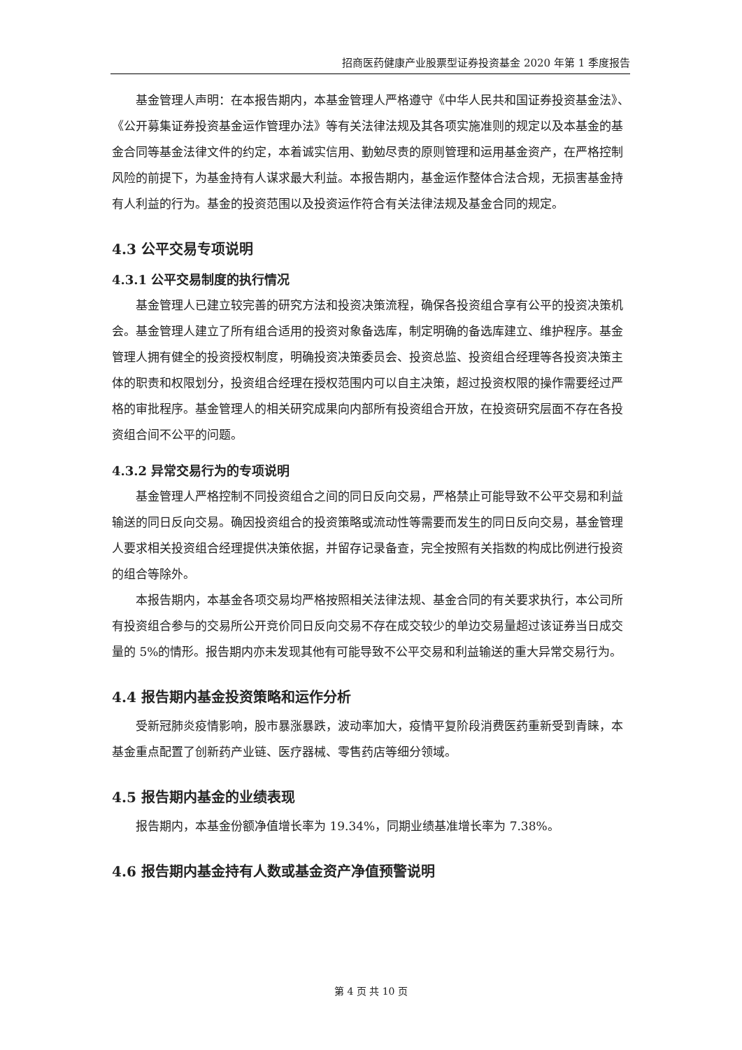招商医药健康产业股票型证券投资基金 2020 年第 1 季度报告
基金管理人声明：在本报告期内，本基金管理人严格遵守《中华人民共和国证券投资基金法》、《公开募集证券投资基金运作管理办法》等有关法律法规及其各项实施准则的规定以及本基金的基金合同等基金法律文件的约定，本着诚实信用、勤勉尽责的原则管理和运用基金资产，在严格控制风险的前提下，为基金持有人谋求最大利益。本报告期内，基金运作整体合法合规，无损害基金持有人利益的行为。基金的投资范围以及投资运作符合有关法律法规及基金合同的规定。
4.3 公平交易专项说明
4.3.1 公平交易制度的执行情况
基金管理人已建立较完善的研究方法和投资决策流程，确保各投资组合享有公平的投资决策机会。基金管理人建立了所有组合适用的投资对象备选库，制定明确的备选库建立、维护程序。基金管理人拥有健全的投资授权制度，明确投资决策委员会、投资总监、投资组合经理等各投资决策主体的职责和权限划分，投资组合经理在授权范围内可以自主决策，超过投资权限的操作需要经过严格的审批程序。基金管理人的相关研究成果向内部所有投资组合开放，在投资研究层面不存在各投资组合间不公平的问题。
4.3.2 异常交易行为的专项说明
基金管理人严格控制不同投资组合之间的同日反向交易，严格禁止可能导致不公平交易和利益输送的同日反向交易。确因投资组合的投资策略或流动性等需要而发生的同日反向交易，基金管理人要求相关投资组合经理提供决策依据，并留存记录备查，完全按照有关指数的构成比例进行投资的组合等除外。
本报告期内，本基金各项交易均严格按照相关法律法规、基金合同的有关要求执行，本公司所有投资组合参与的交易所公开竞价同日反向交易不存在成交较少的单边交易量超过该证券当日成交量的 5%的情形。报告期内亦未发现其他有可能导致不公平交易和利益输送的重大异常交易行为。
4.4 报告期内基金投资策略和运作分析
受新冠肺炎疫情影响，股市暴涨暴跌，波动率加大，疫情平复阶段消费医药重新受到青睐，本基金重点配置了创新药产业链、医疗器械、零售药店等细分领域。
4.5 报告期内基金的业绩表现
报告期内，本基金份额净值增长率为 19.34%，同期业绩基准增长率为 7.38%。
4.6 报告期内基金持有人数或基金资产净值预警说明
第 4 页 共 10 页